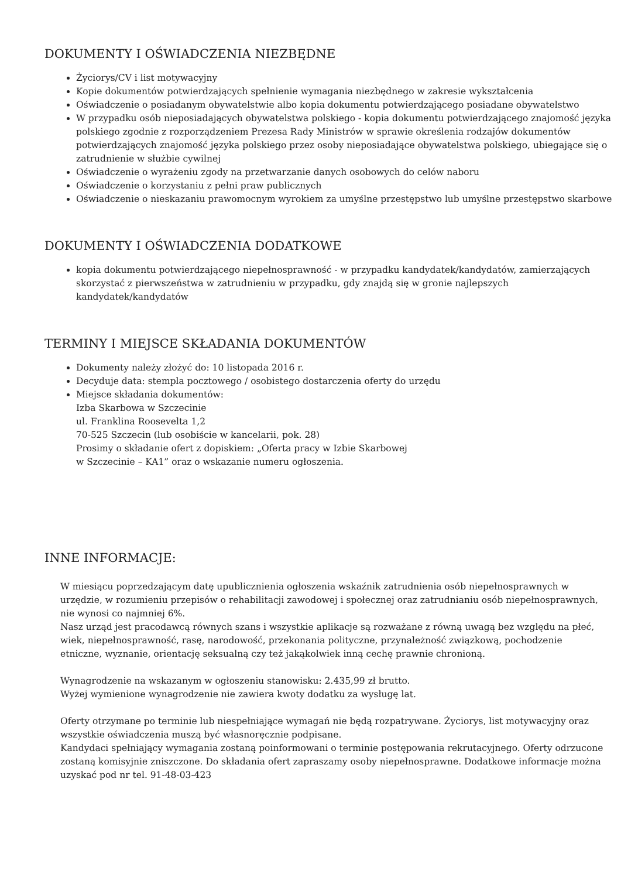DOKUMENTY I OŚWIADCZENIA NIEZBĘDNE
Życiorys/CV i list motywacyjny
Kopie dokumentów potwierdzających spełnienie wymagania niezbędnego w zakresie wykształcenia
Oświadczenie o posiadanym obywatelstwie albo kopia dokumentu potwierdzającego posiadane obywatelstwo
W przypadku osób nieposiadających obywatelstwa polskiego - kopia dokumentu potwierdzającego znajomość języka polskiego zgodnie z rozporządzeniem Prezesa Rady Ministrów w sprawie określenia rodzajów dokumentów potwierdzających znajomość języka polskiego przez osoby nieposiadające obywatelstwa polskiego, ubiegające się o zatrudnienie w służbie cywilnej
Oświadczenie o wyrażeniu zgody na przetwarzanie danych osobowych do celów naboru
Oświadczenie o korzystaniu z pełni praw publicznych
Oświadczenie o nieskazaniu prawomocnym wyrokiem za umyślne przestępstwo lub umyślne przestępstwo skarbowe
DOKUMENTY I OŚWIADCZENIA DODATKOWE
kopia dokumentu potwierdzającego niepełnosprawność - w przypadku kandydatek/kandydatów, zamierzających skorzystać z pierwszeństwa w zatrudnieniu w przypadku, gdy znajdą się w gronie najlepszych kandydatek/kandydatów
TERMINY I MIEJSCE SKŁADANIA DOKUMENTÓW
Dokumenty należy złożyć do: 10 listopada 2016 r.
Decyduje data: stempla pocztowego / osobistego dostarczenia oferty do urzędu
Miejsce składania dokumentów:
Izba Skarbowa w Szczecinie
ul. Franklina Roosevelta 1,2
70-525 Szczecin (lub osobiście w kancelarii, pok. 28)
Prosimy o składanie ofert z dopiskiem: „Oferta pracy w Izbie Skarbowej
w Szczecinie – KA1” oraz o wskazanie numeru ogłoszenia.
INNE INFORMACJE:
W miesiącu poprzedzającym datę upublicznienia ogłoszenia wskaźnik zatrudnienia osób niepełnosprawnych w urzędzie, w rozumieniu przepisów o rehabilitacji zawodowej i społecznej oraz zatrudnianiu osób niepełnosprawnych, nie wynosi co najmniej 6%.
Nasz urząd jest pracodawcą równych szans i wszystkie aplikacje są rozważane z równą uwagą bez względu na płeć, wiek, niepełnosprawność, rasę, narodowość, przekonania polityczne, przynależność związkową, pochodzenie etniczne, wyznanie, orientację seksualną czy też jakąkolwiek inną cechę prawnie chronioną.
Wynagrodzenie na wskazanym w ogłoszeniu stanowisku: 2.435,99 zł brutto.
Wyżej wymienione wynagrodzenie nie zawiera kwoty dodatku za wysługę lat.
Oferty otrzymane po terminie lub niespełniające wymagań nie będą rozpatrywane. Życiorys, list motywacyjny oraz wszystkie oświadczenia muszą być własnoręcznie podpisane.
Kandydaci spełniający wymagania zostaną poinformowani o terminie postępowania rekrutacyjnego. Oferty odrzucone zostaną komisyjnie zniszczone. Do składania ofert zapraszamy osoby niepełnosprawne. Dodatkowe informacje można uzyskać pod nr tel. 91-48-03-423